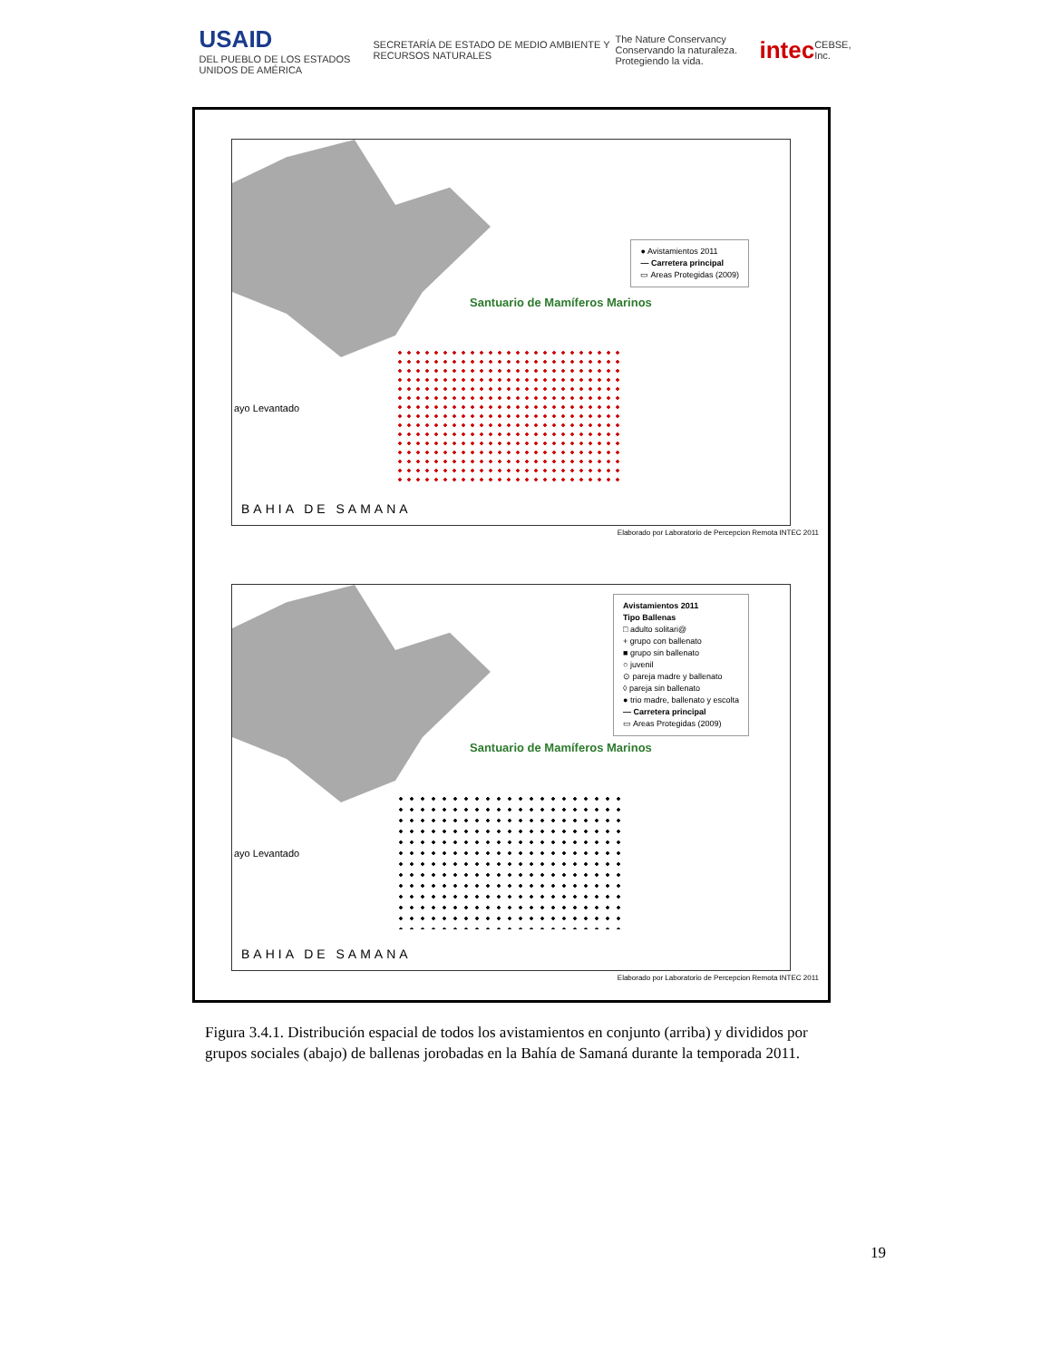USAID
DEL PUEBLO DE LOS ESTADOS UNIDOS DE AMÉRICA SECRETARÍA DE ESTADO DE MEDIO AMBIENTE Y RECURSOS NATURALES The Nature Conservancy
Conservando la naturaleza. Protegiendo la vida. intec CEBSE, Inc.
Santuario de Mamíferos Marinos
● Avistamientos 2011
— Carretera principal
▭ Areas Protegidas (2009)
ayo Levantado
BAHIA DE SAMANA
Elaborado por Laboratorio de Percepcion Remota INTEC 2011
Santuario de Mamíferos Marinos
Avistamientos 2011
Tipo Ballenas
□ adulto solitari@
+ grupo con ballenato
■ grupo sin ballenato
○ juvenil
⊙ pareja madre y ballenato
◊ pareja sin ballenato
● trio madre, ballenato y escolta
— Carretera principal
▭ Areas Protegidas (2009)
ayo Levantado
BAHIA DE SAMANA
Elaborado por Laboratorio de Percepcion Remota INTEC 2011
Figura 3.4.1. Distribución espacial de todos los avistamientos en conjunto (arriba) y divididos por grupos sociales (abajo) de ballenas jorobadas en la Bahía de Samaná durante la temporada 2011.
19